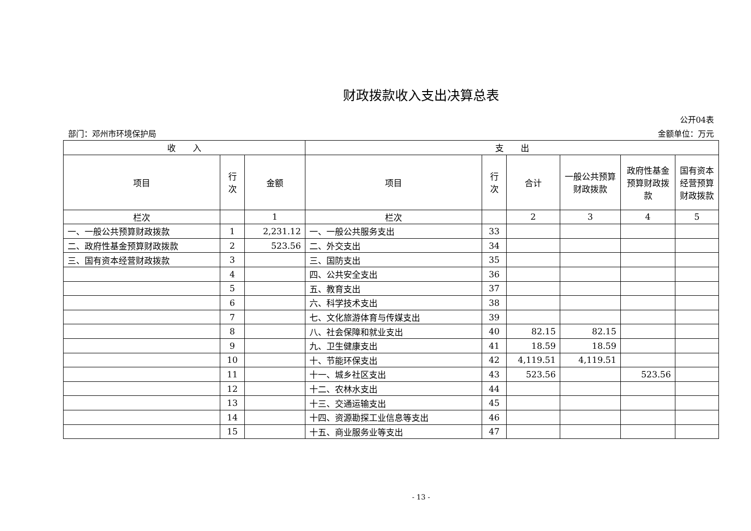财政拨款收入支出决算总表
公开04表
部门：邓州市环境保护局 金额单位：万元
| 收 入 | | | 支 出 | | | | | |
| --- | --- | --- | --- | --- | --- | --- | --- | --- |
| 项目 | 行 次 | 金额 | 项目 | 行 次 | 合计 | 一般公共预算财政拨款 | 政府性基金预算财政拨款 | 国有资本经营预算财政拨款 |
| 栏次 | | 1 | 栏次 | | 2 | 3 | 4 | 5 |
| 一、一般公共预算财政拨款 | 1 | 2,231.12 | 一、一般公共服务支出 | 33 | | | | |
| 二、政府性基金预算财政拨款 | 2 | 523.56 | 二、外交支出 | 34 | | | | |
| 三、国有资本经营财政拨款 | 3 | | 三、国防支出 | 35 | | | | |
| | 4 | | 四、公共安全支出 | 36 | | | | |
| | 5 | | 五、教育支出 | 37 | | | | |
| | 6 | | 六、科学技术支出 | 38 | | | | |
| | 7 | | 七、文化旅游体育与传媒支出 | 39 | | | | |
| | 8 | | 八、社会保障和就业支出 | 40 | 82.15 | 82.15 | | |
| | 9 | | 九、卫生健康支出 | 41 | 18.59 | 18.59 | | |
| | 10 | | 十、节能环保支出 | 42 | 4,119.51 | 4,119.51 | | |
| | 11 | | 十一、城乡社区支出 | 43 | 523.56 | | 523.56 | |
| | 12 | | 十二、农林水支出 | 44 | | | | |
| | 13 | | 十三、交通运输支出 | 45 | | | | |
| | 14 | | 十四、资源勘探工业信息等支出 | 46 | | | | |
| | 15 | | 十五、商业服务业等支出 | 47 | | | | |
- 13 -